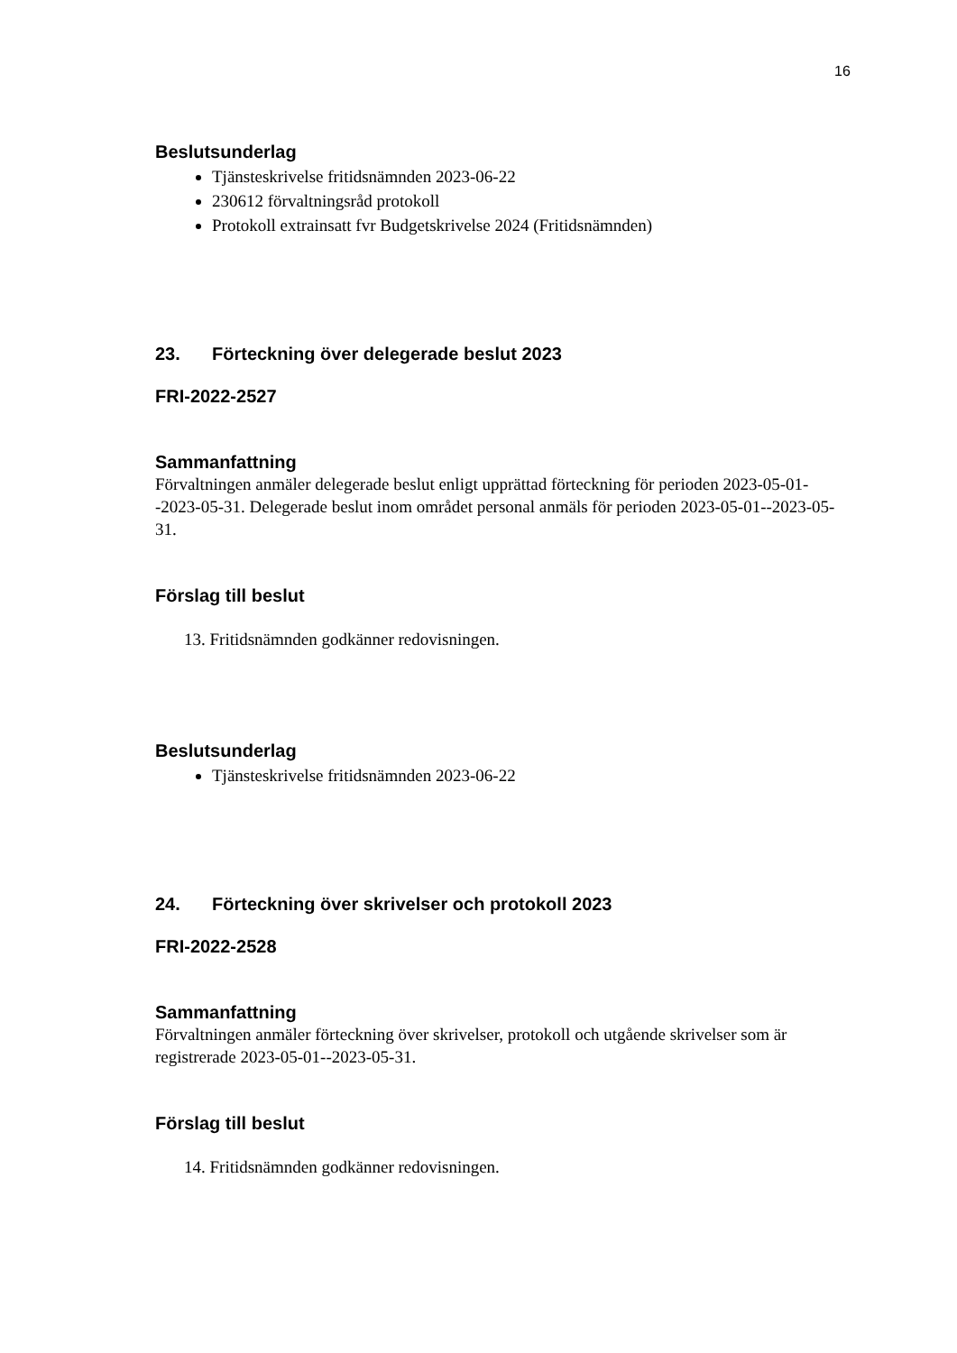16
Beslutsunderlag
Tjänsteskrivelse fritidsnämnden 2023-06-22
230612 förvaltningsråd protokoll
Protokoll extrainsatt fvr Budgetskrivelse 2024 (Fritidsnämnden)
23. Förteckning över delegerade beslut 2023
FRI-2022-2527
Sammanfattning
Förvaltningen anmäler delegerade beslut enligt upprättad förteckning för perioden 2023-05-01--2023-05-31. Delegerade beslut inom området personal anmäls för perioden 2023-05-01--2023-05-31.
Förslag till beslut
13. Fritidsnämnden godkänner redovisningen.
Beslutsunderlag
Tjänsteskrivelse fritidsnämnden 2023-06-22
24. Förteckning över skrivelser och protokoll 2023
FRI-2022-2528
Sammanfattning
Förvaltningen anmäler förteckning över skrivelser, protokoll och utgående skrivelser som är registrerade 2023-05-01--2023-05-31.
Förslag till beslut
14. Fritidsnämnden godkänner redovisningen.